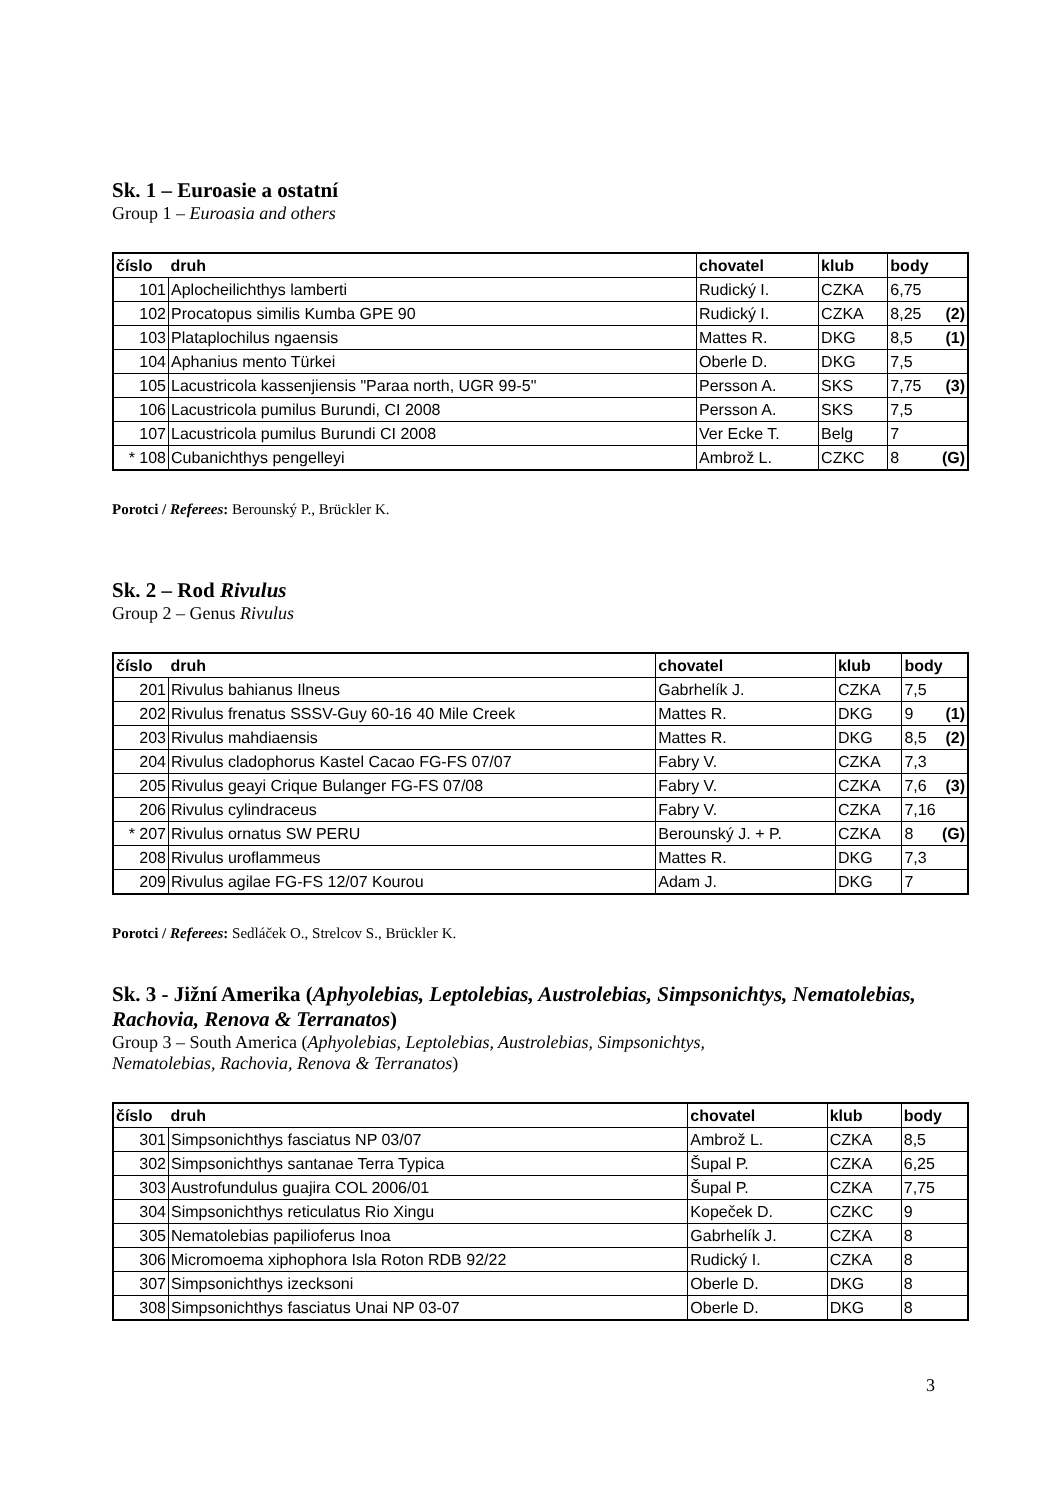Sk. 1 – Euroasie a ostatní
Group 1 – Euroasia and others
| číslo | druh | chovatel | klub | body |
| --- | --- | --- | --- | --- |
| 101 | Aplocheilichthys lamberti | Rudický I. | CZKA | 6,75 |
| 102 | Procatopus similis Kumba GPE 90 | Rudický I. | CZKA | 8,25 (2) |
| 103 | Plataplochilus ngaensis | Mattes R. | DKG | 8,5 (1) |
| 104 | Aphanius mento Türkei | Oberle D. | DKG | 7,5 |
| 105 | Lacustricola kassenjiensis "Paraa north, UGR 99-5" | Persson A. | SKS | 7,75 (3) |
| 106 | Lacustricola pumilus Burundi, CI 2008 | Persson A. | SKS | 7,5 |
| 107 | Lacustricola pumilus Burundi CI 2008 | Ver Ecke T. | Belg | 7 |
| * 108 | Cubanichthys pengelleyi | Ambrož L. | CZKC | 8 (G) |
Porotci / Referees: Berounský P., Brückler K.
Sk. 2 – Rod Rivulus
Group 2 – Genus Rivulus
| číslo | druh | chovatel | klub | body |
| --- | --- | --- | --- | --- |
| 201 | Rivulus bahianus Ilneus | Gabrhelík J. | CZKA | 7,5 |
| 202 | Rivulus frenatus SSSV-Guy 60-16 40 Mile Creek | Mattes R. | DKG | 9 (1) |
| 203 | Rivulus mahdiaensis | Mattes R. | DKG | 8,5 (2) |
| 204 | Rivulus cladophorus Kastel Cacao FG-FS 07/07 | Fabry V. | CZKA | 7,3 |
| 205 | Rivulus geayi Crique Bulanger FG-FS 07/08 | Fabry V. | CZKA | 7,6 (3) |
| 206 | Rivulus cylindraceus | Fabry V. | CZKA | 7,16 |
| * 207 | Rivulus ornatus SW PERU | Berounský J. + P. | CZKA | 8 (G) |
| 208 | Rivulus uroflammeus | Mattes R. | DKG | 7,3 |
| 209 | Rivulus agilae FG-FS 12/07 Kourou | Adam J. | DKG | 7 |
Porotci / Referees: Sedláček O., Strelcov S., Brückler K.
Sk. 3 - Jižní Amerika (Aphyolebias, Leptolebias, Austrolebias, Simpsonichtys, Nematolebias, Rachovia, Renova & Terranatos)
Group 3 – South America (Aphyolebias, Leptolebias, Austrolebias, Simpsonichtys,
Nematolebias, Rachovia, Renova & Terranatos)
| číslo | druh | chovatel | klub | body |
| --- | --- | --- | --- | --- |
| 301 | Simpsonichthys fasciatus NP 03/07 | Ambrož L. | CZKA | 8,5 |
| 302 | Simpsonichthys santanae Terra Typica | Šupal P. | CZKA | 6,25 |
| 303 | Austrofundulus guajira COL 2006/01 | Šupal P. | CZKA | 7,75 |
| 304 | Simpsonichthys reticulatus Rio Xingu | Kopeček D. | CZKC | 9 |
| 305 | Nematolebias papilioferus Inoa | Gabrhelík J. | CZKA | 8 |
| 306 | Micromoema xiphophora Isla Roton RDB 92/22 | Rudický I. | CZKA | 8 |
| 307 | Simpsonichthys izecksoni | Oberle D. | DKG | 8 |
| 308 | Simpsonichthys fasciatus Unai NP 03-07 | Oberle D. | DKG | 8 |
3